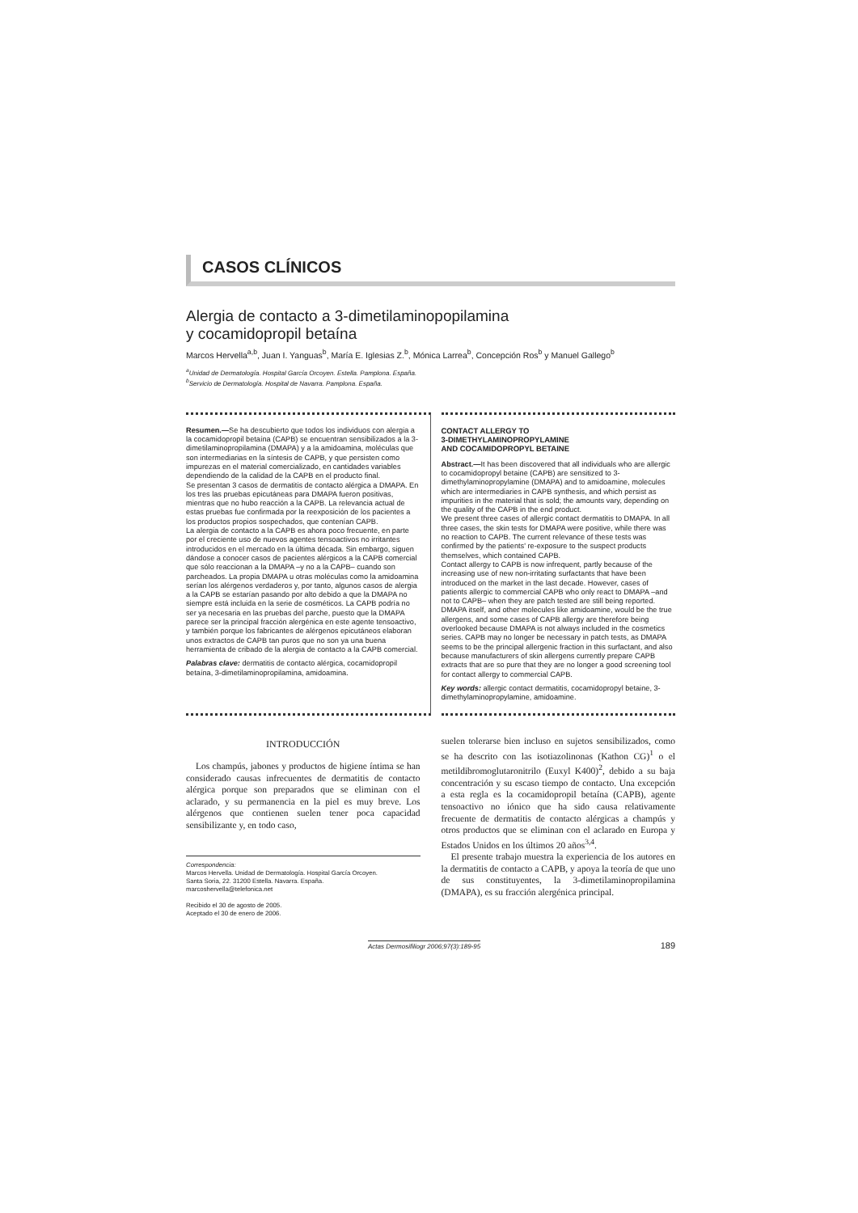CASOS CLÍNICOS
Alergia de contacto a 3-dimetilaminopopilamina
y cocamidopropil betaína
Marcos Hervella<sup>a,b</sup>, Juan I. Yanguas<sup>b</sup>, María E. Iglesias Z.<sup>b</sup>, Mónica Larrea<sup>b</sup>, Concepción Ros<sup>b</sup> y Manuel Gallego<sup>b</sup>
<sup>a</sup> Unidad de Dermatología. Hospital García Orcoyen. Estella. Pamplona. España.
<sup>b</sup> Servicio de Dermatología. Hospital de Navarra. Pamplona. España.
Resumen.—Se ha descubierto que todos los individuos con alergia a la cocamidopropil betaína (CAPB) se encuentran sensibilizados a la 3-dimetilaminopropilamina (DMAPA) y a la amidoamina, moléculas que son intermediarias en la síntesis de CAPB, y que persisten como impurezas en el material comercializado, en cantidades variables dependiendo de la calidad de la CAPB en el producto final.
Se presentan 3 casos de dermatitis de contacto alérgica a DMAPA. En los tres las pruebas epicutáneas para DMAPA fueron positivas, mientras que no hubo reacción a la CAPB. La relevancia actual de estas pruebas fue confirmada por la reexposición de los pacientes a los productos propios sospechados, que contenían CAPB.
La alergia de contacto a la CAPB es ahora poco frecuente, en parte por el creciente uso de nuevos agentes tensoactivos no irritantes introducidos en el mercado en la última década. Sin embargo, siguen dándose a conocer casos de pacientes alérgicos a la CAPB comercial que sólo reaccionan a la DMAPA –y no a la CAPB– cuando son parcheados. La propia DMAPA u otras moléculas como la amidoamina serían los alérgenos verdaderos y, por tanto, algunos casos de alergia a la CAPB se estarían pasando por alto debido a que la DMAPA no siempre está incluida en la serie de cosméticos. La CAPB podría no ser ya necesaria en las pruebas del parche, puesto que la DMAPA parece ser la principal fracción alergénica en este agente tensoactivo, y también porque los fabricantes de alérgenos epicutáneos elaboran unos extractos de CAPB tan puros que no son ya una buena herramienta de cribado de la alergia de contacto a la CAPB comercial.
Palabras clave: dermatitis de contacto alérgica, cocamidopropil betaína, 3-dimetilaminopropilamina, amidoamina.
CONTACT ALLERGY TO
3-DIMETHYLAMINOPROPYLAMINE
AND COCAMIDOPROPYL BETAINE
Abstract.—It has been discovered that all individuals who are allergic to cocamidopropyl betaine (CAPB) are sensitized to 3-dimethylaminopropylamine (DMAPA) and to amidoamine, molecules which are intermediaries in CAPB synthesis, and which persist as impurities in the material that is sold; the amounts vary, depending on the quality of the CAPB in the end product.
We present three cases of allergic contact dermatitis to DMAPA. In all three cases, the skin tests for DMAPA were positive, while there was no reaction to CAPB. The current relevance of these tests was confirmed by the patients' re-exposure to the suspect products themselves, which contained CAPB.
Contact allergy to CAPB is now infrequent, partly because of the increasing use of new non-irritating surfactants that have been introduced on the market in the last decade. However, cases of patients allergic to commercial CAPB who only react to DMAPA –and not to CAPB– when they are patch tested are still being reported. DMAPA itself, and other molecules like amidoamine, would be the true allergens, and some cases of CAPB allergy are therefore being overlooked because DMAPA is not always included in the cosmetics series. CAPB may no longer be necessary in patch tests, as DMAPA seems to be the principal allergenic fraction in this surfactant, and also because manufacturers of skin allergens currently prepare CAPB extracts that are so pure that they are no longer a good screening tool for contact allergy to commercial CAPB.
Key words: allergic contact dermatitis, cocamidopropyl betaine, 3-dimethylaminopropylamine, amidoamine.
INTRODUCCIÓN
Los champús, jabones y productos de higiene íntima se han considerado causas infrecuentes de dermatitis de contacto alérgica porque son preparados que se eliminan con el aclarado, y su permanencia en la piel es muy breve. Los alérgenos que contienen suelen tener poca capacidad sensibilizante y, en todo caso,
Correspondencia:
Marcos Hervella. Unidad de Dermatología. Hospital García Orcoyen.
Santa Soria, 22. 31200 Estella. Navarra. España.
marcoshervella@telefonica.net
Recibido el 30 de agosto de 2005.
Aceptado el 30 de enero de 2006.
suelen tolerarse bien incluso en sujetos sensibilizados, como se ha descrito con las isotiazolinonas (Kathon CG)<sup>1</sup> o el metildibromoglutaronitrilo (Euxyl K400)<sup>2</sup>, debido a su baja concentración y su escaso tiempo de contacto. Una excepción a esta regla es la cocamidopropil betaína (CAPB), agente tensoactivo no iónico que ha sido causa relativamente frecuente de dermatitis de contacto alérgicas a champús y otros productos que se eliminan con el aclarado en Europa y Estados Unidos en los últimos 20 años<sup>3,4</sup>.
El presente trabajo muestra la experiencia de los autores en la dermatitis de contacto a CAPB, y apoya la teoría de que uno de sus constituyentes, la 3-dimetilaminopropilamina (DMAPA), es su fracción alergénica principal.
Actas Dermosifiliogr 2006;97(3):189-95 189